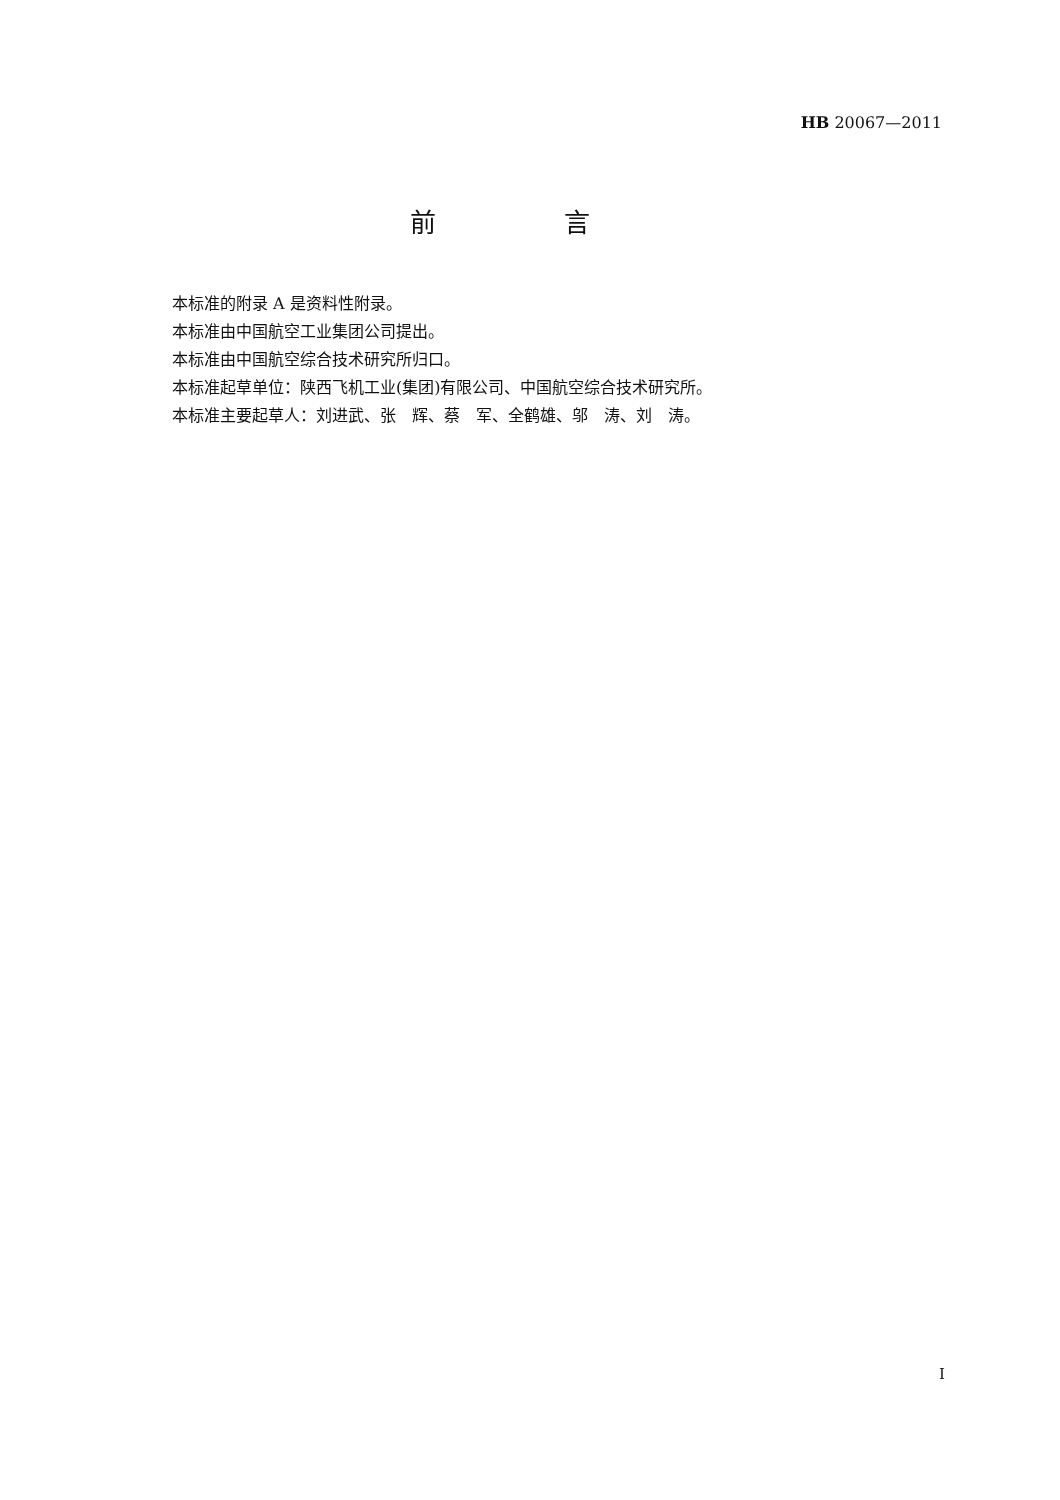HB 20067—2011
前 言
本标准的附录 A 是资料性附录。
本标准由中国航空工业集团公司提出。
本标准由中国航空综合技术研究所归口。
本标准起草单位：陕西飞机工业(集团)有限公司、中国航空综合技术研究所。
本标准主要起草人：刘进武、张　辉、蔡　军、全鹤雄、邬　涛、刘　涛。
I